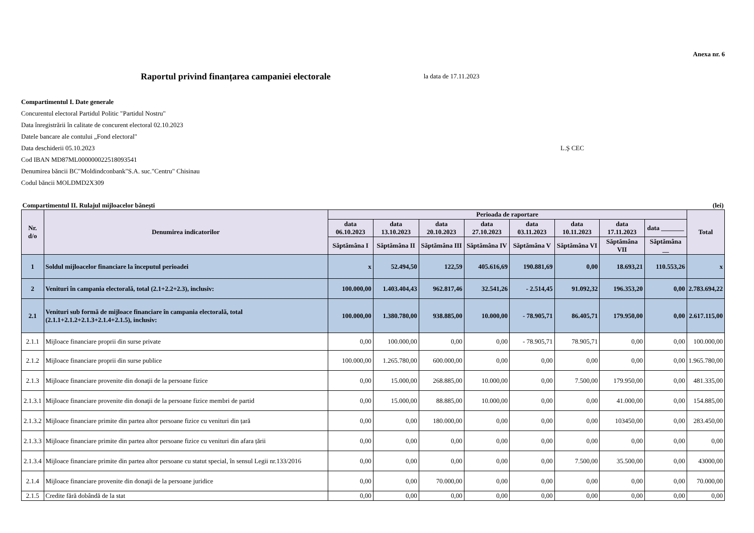Anexa nr. 6
Raportul privind finanțarea campaniei electorale
la data de 17.11.2023
Compartimentul I. Date generale
Concurentul electoral Partidul Politic "Partidul Nostru"
Data înregistrării în calitate de concurent electoral 02.10.2023
Datele bancare ale contului „Fond electoral"
Data deschiderii 05.10.2023 L.Ș CEC
Cod IBAN MD87ML000000022518093541
Denumirea băncii BC"Moldindconbank"S.A. suc."Centru" Chisinau
Codul băncii MOLDMD2X309
| Compartimentul II. Rulajul mijloacelor bănești | | | | | | | | | | (lei) |
| Nr. d/o | Denumirea indicatorilor | Perioada de raportare | | | | | | | | Total |
| | | data 06.10.2023 | data 13.10.2023 | data 20.10.2023 | data 27.10.2023 | data 03.11.2023 | data 10.11.2023 | data 17.11.2023 | data _______ | |
| | | Săptămâna I | Săptămâna II | Săptămâna III | Săptămâna IV | Săptămâna V | Săptămâna VI | Săptămâna VII | Săptămâna __ | |
| 1 | Soldul mijloacelor financiare la începutul perioadei | x | 52.494,50 | 122,59 | 405.616,69 | 190.881,69 | 0,00 | 18.693,21 | 110.553,26 | x |
| 2 | Venituri în campania electorală, total (2.1+2.2+2.3), inclusiv: | 100.000,00 | 1.403.404,43 | 962.817,46 | 32.541,26 | - 2.514,45 | 91.092,32 | 196.353,20 | 0,00 | 2.783.694,22 |
| 2.1 | Venituri sub formă de mijloace financiare în campania electorală, total (2.1.1+2.1.2+2.1.3+2.1.4+2.1.5), inclusiv: | 100.000,00 | 1.380.780,00 | 938.885,00 | 10.000,00 | - 78.905,71 | 86.405,71 | 179.950,00 | 0,00 | 2.617.115,00 |
| 2.1.1 | Mijloace financiare proprii din surse private | 0,00 | 100.000,00 | 0,00 | 0,00 | - 78.905,71 | 78.905,71 | 0,00 | 0,00 | 100.000,00 |
| 2.1.2 | Mijloace financiare proprii din surse publice | 100.000,00 | 1.265.780,00 | 600.000,00 | 0,00 | 0,00 | 0,00 | 0,00 | 0,00 | 1.965.780,00 |
| 2.1.3 | Mijloace financiare provenite din donaţii de la persoane fizice | 0,00 | 15.000,00 | 268.885,00 | 10.000,00 | 0,00 | 7.500,00 | 179.950,00 | 0,00 | 481.335,00 |
| 2.1.3.1 | Mijloace financiare provenite din donaţii de la persoane fizice membri de partid | 0,00 | 15.000,00 | 88.885,00 | 10.000,00 | 0,00 | 0,00 | 41.000,00 | 0,00 | 154.885,00 |
| 2.1.3.2 | Mijloace financiare primite din partea altor persoane fizice cu venituri din țară | 0,00 | 0,00 | 180.000,00 | 0,00 | 0,00 | 0,00 | 103450,00 | 0,00 | 283.450,00 |
| 2.1.3.3 | Mijloace financiare primite din partea altor persoane fizice cu venituri din afara țării | 0,00 | 0,00 | 0,00 | 0,00 | 0,00 | 0,00 | 0,00 | 0,00 | 0,00 |
| 2.1.3.4 | Mijloace financiare primite din partea altor persoane cu statut special, în sensul Legii nr.133/2016 | 0,00 | 0,00 | 0,00 | 0,00 | 0,00 | 7.500,00 | 35.500,00 | 0,00 | 43000,00 |
| 2.1.4 | Mijloace financiare provenite din donaţii de la persoane juridice | 0,00 | 0,00 | 70.000,00 | 0,00 | 0,00 | 0,00 | 0,00 | 0,00 | 70.000,00 |
| 2.1.5 | Credite fără dobândă de la stat | 0,00 | 0,00 | 0,00 | 0,00 | 0,00 | 0,00 | 0,00 | 0,00 | 0,00 |